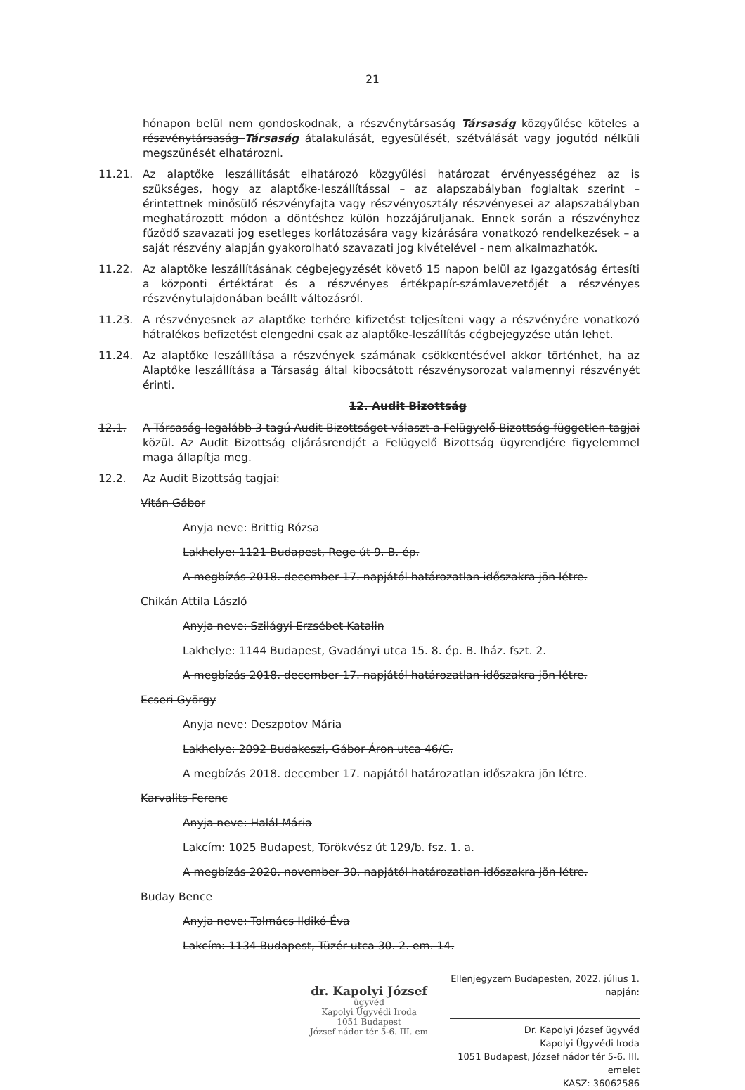21
hónapon belül nem gondoskodnak, a részvénytársaság Társaság közgyűlése köteles a részvénytársaság Társaság átalakulását, egyesülését, szétválását vagy jogutód nélküli megszűnését elhatározni.
11.21. Az alaptőke leszállítását elhatározó közgyűlési határozat érvényességéhez az is szükséges, hogy az alaptőke-leszállítással – az alapszabályban foglaltak szerint – érintettnek minősülő részvényfajta vagy részvényosztály részvényesei az alapszabályban meghatározott módon a döntéshez külön hozzájáruljanak. Ennek során a részvényhez fűződő szavazati jog esetleges korlátozására vagy kizárására vonatkozó rendelkezések – a saját részvény alapján gyakorolható szavazati jog kivételével - nem alkalmazhatók.
11.22. Az alaptőke leszállításának cégbejegyzését követő 15 napon belül az Igazgatóság értesíti a központi értéktárat és a részvényes értékpapír-számlavezetőjét a részvényes részvénytulajdonában beállt változásról.
11.23. A részvényesnek az alaptőke terhére kifizetést teljesíteni vagy a részvényére vonatkozó hátralékos befizetést elengedni csak az alaptőke-leszállítás cégbejegyzése után lehet.
11.24. Az alaptőke leszállítása a részvények számának csökkentésével akkor történhet, ha az Alaptőke leszállítása a Társaság által kibocsátott részvénysorozat valamennyi részvényét érinti.
12. Audit Bizottság
12.1. A Társaság legalább 3 tagú Audit Bizottságot választ a Felügyelő Bizottság független tagjai közül. Az Audit Bizottság eljárásrendjét a Felügyelő Bizottság ügyrendjére figyelemmel maga állapítja meg.
12.2. Az Audit Bizottság tagjai:
Vitán Gábor
Anyja neve: Brittig Rózsa
Lakhelye: 1121 Budapest, Rege út 9. B. ép.
A megbízás 2018. december 17. napjától határozatlan időszakra jön létre.
Chikán Attila László
Anyja neve: Szilágyi Erzsébet Katalin
Lakhelye: 1144 Budapest, Gvadányi utca 15. 8. ép. B. lház. fszt. 2.
A megbízás 2018. december 17. napjától határozatlan időszakra jön létre.
Ecseri György
Anyja neve: Deszpotov Mária
Lakhelye: 2092 Budakeszi, Gábor Áron utca 46/C.
A megbízás 2018. december 17. napjától határozatlan időszakra jön létre.
Karvalits Ferenc
Anyja neve: Halál Mária
Lakcím: 1025 Budapest, Törökvész út 129/b. fsz. 1. a.
A megbízás 2020. november 30. napjától határozatlan időszakra jön létre.
Buday Bence
Anyja neve: Tolmács Ildikó Éva
Lakcím: 1134 Budapest, Tüzér utca 30. 2. em. 14.
dr. Kapolyi József
ügyvéd
Kapolyi Ügyvédi Iroda
1051 Budapest
József nádor tér 5-6. III. em
Ellenjegyzem Budapesten, 2022. július 1. napján:
Dr. Kapolyi József ügyvéd
Kapolyi Ügyvédi Iroda
1051 Budapest, József nádor tér 5-6. III. emelet
KASZ: 36062586